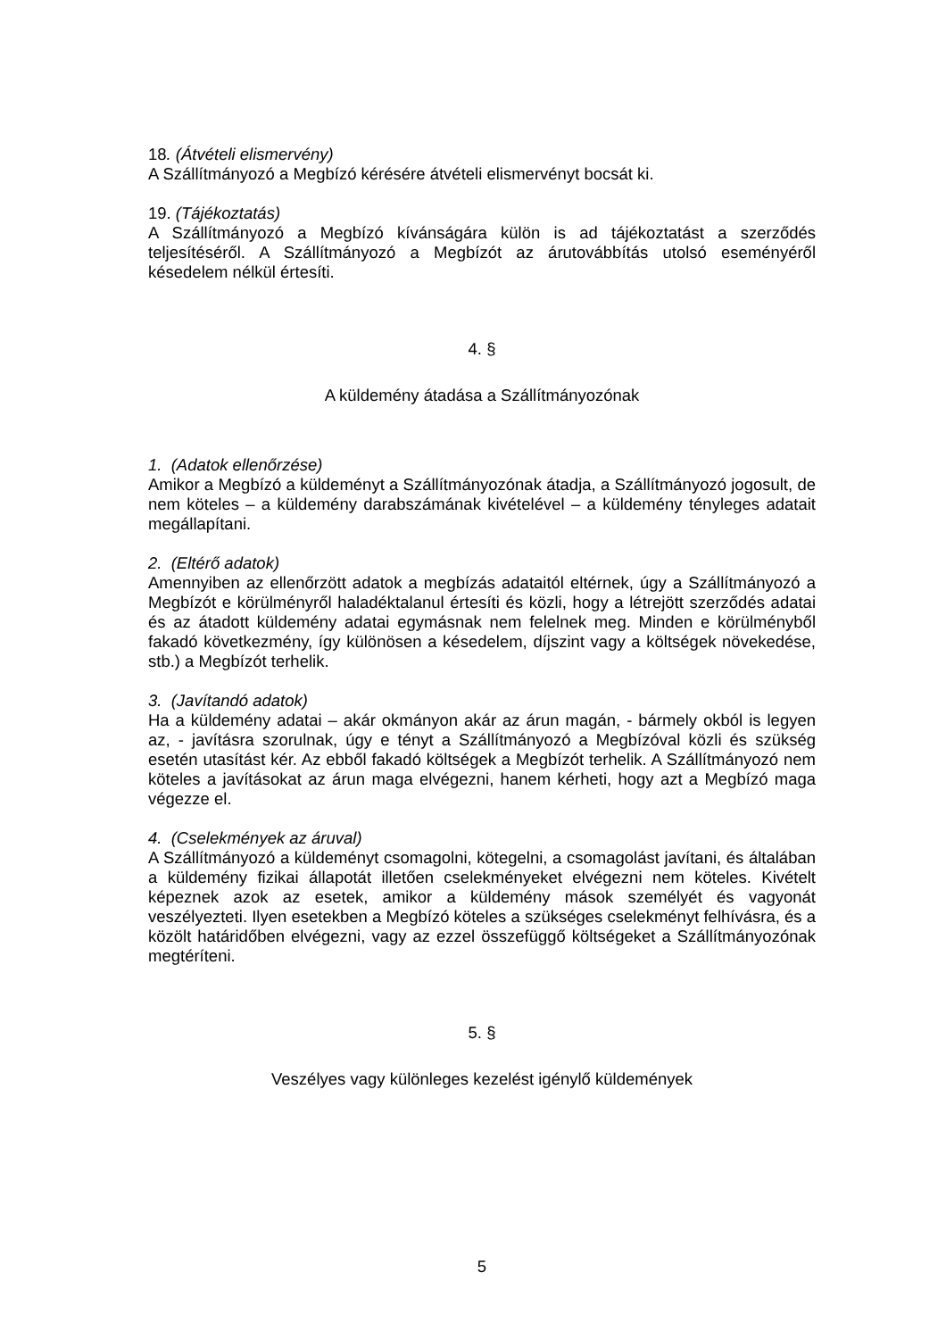18. (Átvételi elismervény)
A Szállítmányozó a Megbízó kérésére átvételi elismervényt bocsát ki.
19. (Tájékoztatás)
A Szállítmányozó a Megbízó kívánságára külön is ad tájékoztatást a szerződés teljesítéséről. A Szállítmányozó a Megbízót az árutovábbítás utolsó eseményéről késedelem nélkül értesíti.
4. §
A küldemény átadása a Szállítmányozónak
1. (Adatok ellenőrzése)
Amikor a Megbízó a küldeményt a Szállítmányozónak átadja, a Szállítmányozó jogosult, de nem köteles – a küldemény darabszámának kivételével – a küldemény tényleges adatait megállapítani.
2. (Eltérő adatok)
Amennyiben az ellenőrzött adatok a megbízás adataitól eltérnek, úgy a Szállítmányozó a Megbízót e körülményről haladéktalanul értesíti és közli, hogy a létrejött szerződés adatai és az átadott küldemény adatai egymásnak nem felelnek meg. Minden e körülményből fakadó következmény, így különösen a késedelem, díjszint vagy a költségek növekedése, stb.) a Megbízót terhelik.
3. (Javítandó adatok)
Ha a küldemény adatai – akár okmányon akár az árun magán, - bármely okból is legyen az, - javításra szorulnak, úgy e tényt a Szállítmányozó a Megbízóval közli és szükség esetén utasítást kér. Az ebből fakadó költségek a Megbízót terhelik. A Szállítmányozó nem köteles a javításokat az árun maga elvégezni, hanem kérheti, hogy azt a Megbízó maga végezze el.
4. (Cselekmények az áruval)
A Szállítmányozó a küldeményt csomagolni, kötegelni, a csomagolást javítani, és általában a küldemény fizikai állapotát illetően cselekményeket elvégezni nem köteles. Kivételt képeznek azok az esetek, amikor a küldemény mások személyét és vagyonát veszélyezteti. Ilyen esetekben a Megbízó köteles a szükséges cselekményt felhívásra, és a közölt határidőben elvégezni, vagy az ezzel összefüggő költségeket a Szállítmányozónak megtéríteni.
5. §
Veszélyes vagy különleges kezelést igénylő küldemények
5